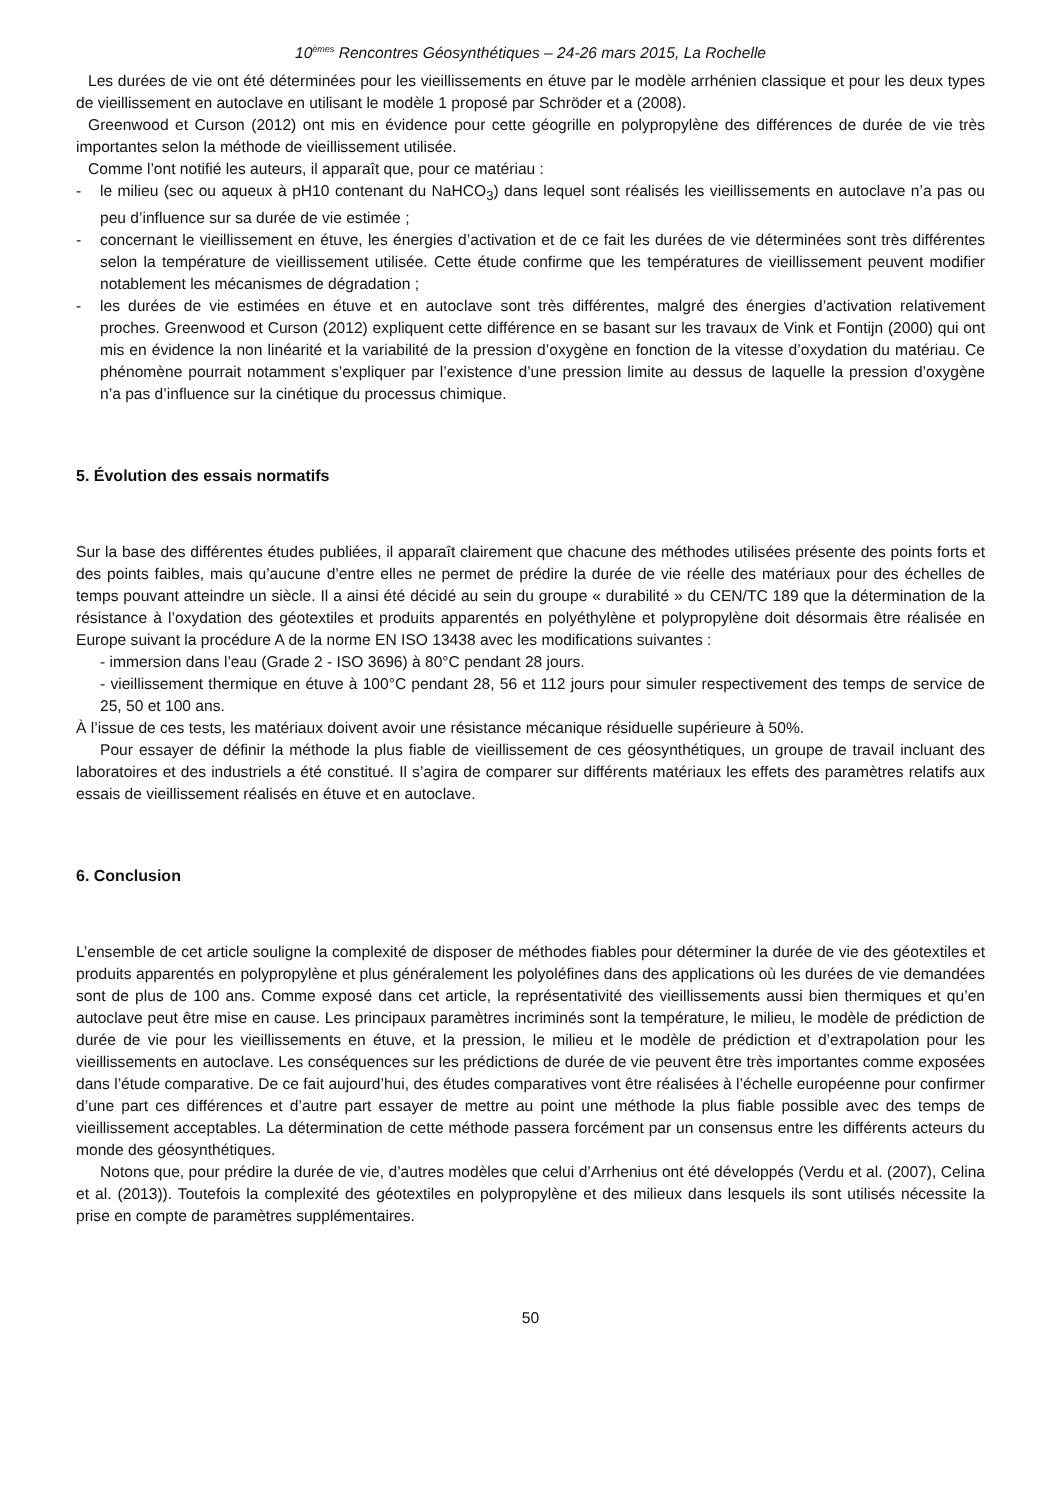10<sup>èmes</sup> Rencontres Géosynthétiques – 24-26 mars 2015, La Rochelle
Les durées de vie ont été déterminées pour les vieillissements en étuve par le modèle arrhénien classique et pour les deux types de vieillissement en autoclave en utilisant le modèle 1 proposé par Schröder et a (2008).
Greenwood et Curson (2012) ont mis en évidence pour cette géogrille en polypropylène des différences de durée de vie très importantes selon la méthode de vieillissement utilisée.
Comme l’ont notifié les auteurs, il apparaît que, pour ce matériau :
- le milieu (sec ou aqueux à pH10 contenant du NaHCO<sub>3</sub>) dans lequel sont réalisés les vieillissements en autoclave n’a pas ou peu d’influence sur sa durée de vie estimée ;
- concernant le vieillissement en étuve, les énergies d’activation et de ce fait les durées de vie déterminées sont très différentes selon la température de vieillissement utilisée. Cette étude confirme que les températures de vieillissement peuvent modifier notablement les mécanismes de dégradation ;
- les durées de vie estimées en étuve et en autoclave sont très différentes, malgré des énergies d’activation relativement proches. Greenwood et Curson (2012) expliquent cette différence en se basant sur les travaux de Vink et Fontijn (2000) qui ont mis en évidence la non linéarité et la variabilité de la pression d’oxygène en fonction de la vitesse d’oxydation du matériau. Ce phénomène pourrait notamment s’expliquer par l’existence d’une pression limite au dessus de laquelle la pression d’oxygène n’a pas d’influence sur la cinétique du processus chimique.
5. Évolution des essais normatifs
Sur la base des différentes études publiées, il apparaît clairement que chacune des méthodes utilisées présente des points forts et des points faibles, mais qu’aucune d’entre elles ne permet de prédire la durée de vie réelle des matériaux pour des échelles de temps pouvant atteindre un siècle. Il a ainsi été décidé au sein du groupe « durabilité » du CEN/TC 189 que la détermination de la résistance à l’oxydation des géotextiles et produits apparentés en polyéthylène et polypropylène doit désormais être réalisée en Europe suivant la procédure A de la norme EN ISO 13438 avec les modifications suivantes :
- immersion dans l’eau (Grade 2 - ISO 3696) à 80°C pendant 28 jours.
- vieillissement thermique en étuve à 100°C pendant 28, 56 et 112 jours pour simuler respectivement des temps de service de 25, 50 et 100 ans.
À l’issue de ces tests, les matériaux doivent avoir une résistance mécanique résiduelle supérieure à 50%.
Pour essayer de définir la méthode la plus fiable de vieillissement de ces géosynthétiques, un groupe de travail incluant des laboratoires et des industriels a été constitué. Il s’agira de comparer sur différents matériaux les effets des paramètres relatifs aux essais de vieillissement réalisés en étuve et en autoclave.
6. Conclusion
L’ensemble de cet article souligne la complexité de disposer de méthodes fiables pour déterminer la durée de vie des géotextiles et produits apparentés en polypropylène et plus généralement les polyoléfines dans des applications où les durées de vie demandées sont de plus de 100 ans. Comme exposé dans cet article, la représentativité des vieillissements aussi bien thermiques et qu’en autoclave peut être mise en cause. Les principaux paramètres incriminés sont la température, le milieu, le modèle de prédiction de durée de vie pour les vieillissements en étuve, et la pression, le milieu et le modèle de prédiction et d’extrapolation pour les vieillissements en autoclave. Les conséquences sur les prédictions de durée de vie peuvent être très importantes comme exposées dans l’étude comparative. De ce fait aujourd’hui, des études comparatives vont être réalisées à l’échelle européenne pour confirmer d’une part ces différences et d’autre part essayer de mettre au point une méthode la plus fiable possible avec des temps de vieillissement acceptables. La détermination de cette méthode passera forcément par un consensus entre les différents acteurs du monde des géosynthétiques.
Notons que, pour prédire la durée de vie, d’autres modèles que celui d’Arrhenius ont été développés (Verdu et al. (2007), Celina et al. (2013)). Toutefois la complexité des géotextiles en polypropylène et des milieux dans lesquels ils sont utilisés nécessite la prise en compte de paramètres supplémentaires.
50